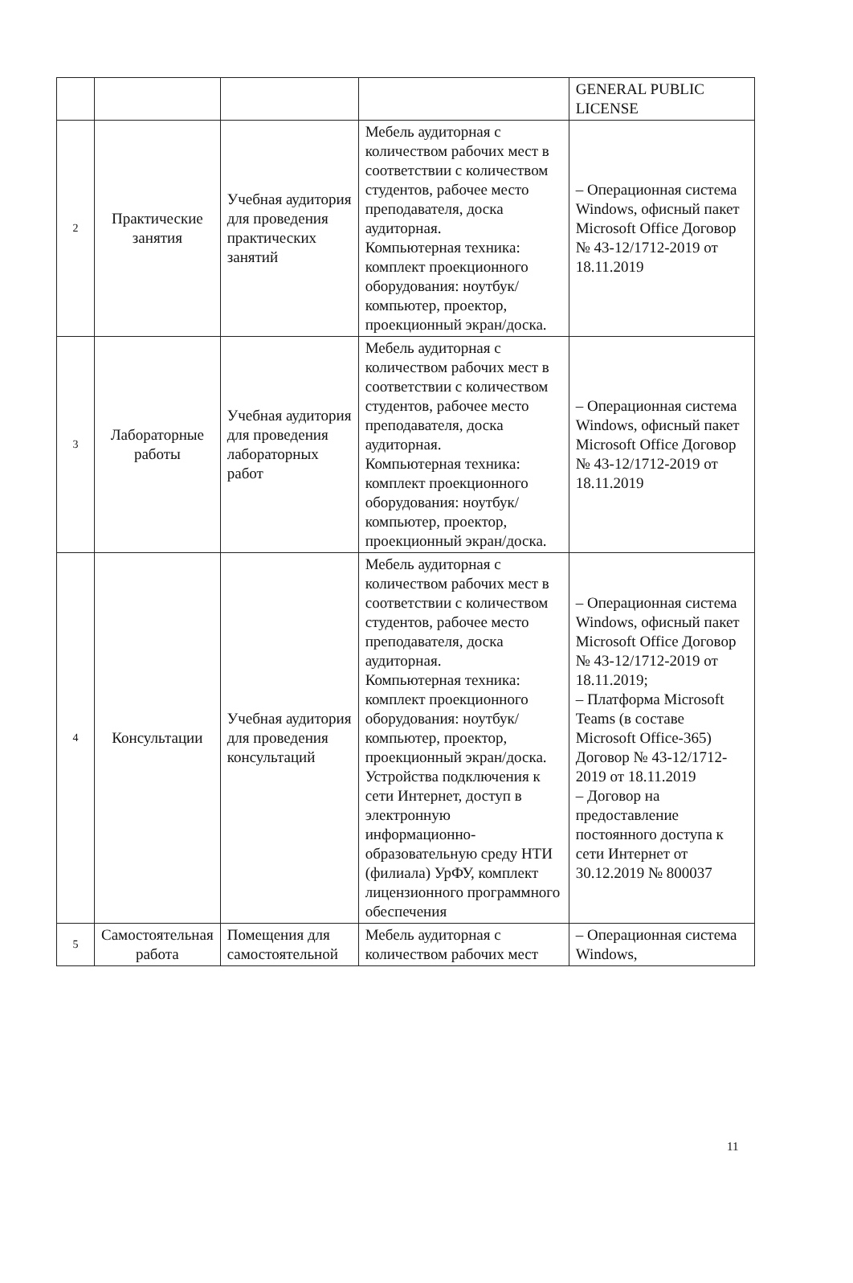| | | | | GENERAL PUBLIC LICENSE |
| 2 | Практические занятия | Учебная аудитория для проведения практических занятий | Мебель аудиторная с количеством рабочих мест в соответствии с количеством студентов, рабочее место преподавателя, доска аудиторная. Компьютерная техника: комплект проекционного оборудования: ноутбук/компьютер, проектор, проекционный экран/доска. | – Операционная система Windows, офисный пакет Microsoft Office Договор № 43-12/1712-2019 от 18.11.2019 |
| 3 | Лабораторные работы | Учебная аудитория для проведения лабораторных работ | Мебель аудиторная с количеством рабочих мест в соответствии с количеством студентов, рабочее место преподавателя, доска аудиторная. Компьютерная техника: комплект проекционного оборудования: ноутбук/компьютер, проектор, проекционный экран/доска. | – Операционная система Windows, офисный пакет Microsoft Office Договор № 43-12/1712-2019 от 18.11.2019 |
| 4 | Консультации | Учебная аудитория для проведения консультаций | Мебель аудиторная с количеством рабочих мест в соответствии с количеством студентов, рабочее место преподавателя, доска аудиторная. Компьютерная техника: комплект проекционного оборудования: ноутбук/компьютер, проектор, проекционный экран/доска. Устройства подключения к сети Интернет, доступ в электронную информационно-образовательную среду НТИ (филиала) УрФУ, комплект лицензионного программного обеспечения | – Операционная система Windows, офисный пакет Microsoft Office Договор № 43-12/1712-2019 от 18.11.2019; – Платформа Microsoft Teams (в составе Microsoft Office-365) Договор № 43-12/1712-2019 от 18.11.2019 – Договор на предоставление постоянного доступа к сети Интернет от 30.12.2019 № 800037 |
| 5 | Самостоятельная работа | Помещения для самостоятельной | Мебель аудиторная с количеством рабочих мест | – Операционная система Windows, |
11